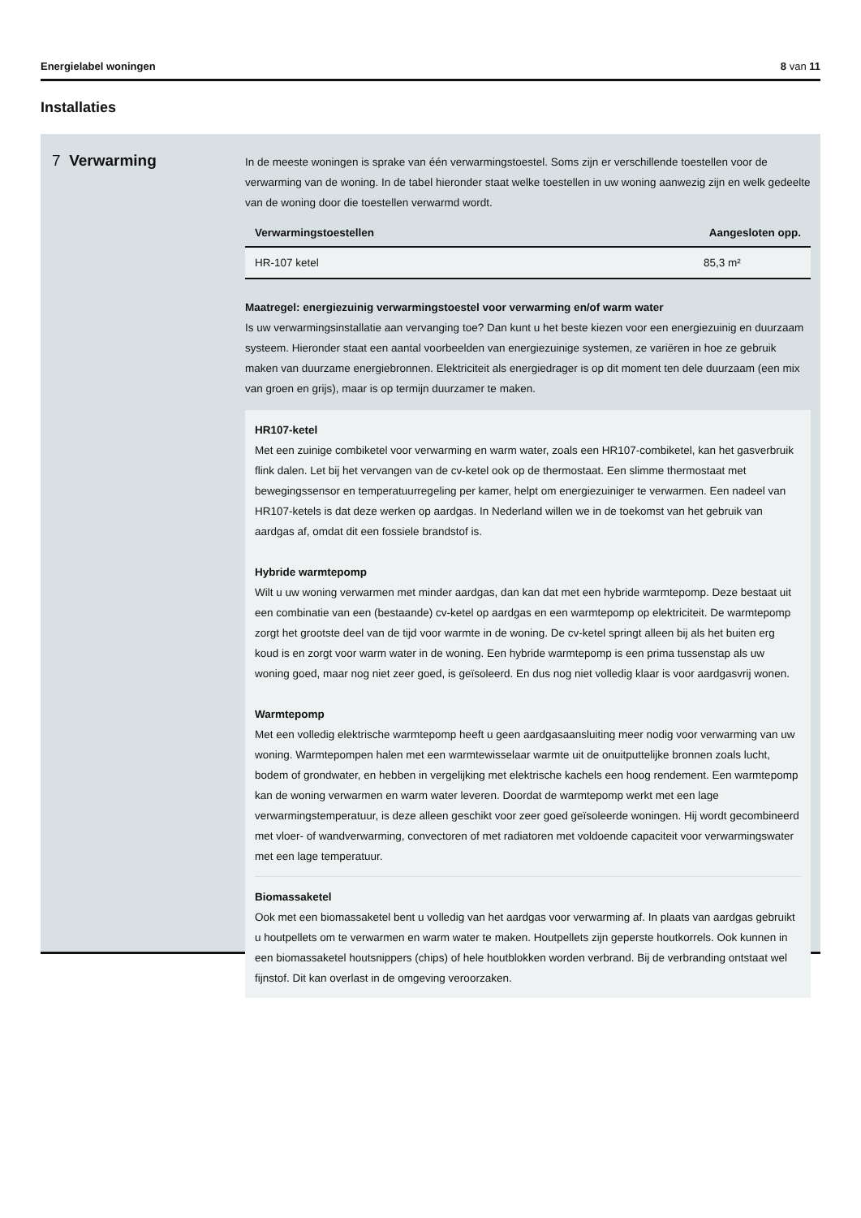Energielabel woningen 8 van 11
Installaties
7 Verwarming
In de meeste woningen is sprake van één verwarmingstoestel. Soms zijn er verschillende toestellen voor de verwarming van de woning. In de tabel hieronder staat welke toestellen in uw woning aanwezig zijn en welk gedeelte van de woning door die toestellen verwarmd wordt.
| Verwarmingstoestellen | Aangesloten opp. |
| --- | --- |
| HR-107 ketel | 85,3 m² |
Maatregel: energiezuinig verwarmingstoestel voor verwarming en/of warm water
Is uw verwarmingsinstallatie aan vervanging toe? Dan kunt u het beste kiezen voor een energiezuinig en duurzaam systeem. Hieronder staat een aantal voorbeelden van energiezuinige systemen, ze variëren in hoe ze gebruik maken van duurzame energiebronnen. Elektriciteit als energiedrager is op dit moment ten dele duurzaam (een mix van groen en grijs), maar is op termijn duurzamer te maken.
HR107-ketel
Met een zuinige combiketel voor verwarming en warm water, zoals een HR107-combiketel, kan het gasverbruik flink dalen. Let bij het vervangen van de cv-ketel ook op de thermostaat. Een slimme thermostaat met bewegingssensor en temperatuurregeling per kamer, helpt om energiezuiniger te verwarmen. Een nadeel van HR107-ketels is dat deze werken op aardgas. In Nederland willen we in de toekomst van het gebruik van aardgas af, omdat dit een fossiele brandstof is.
Hybride warmtepomp
Wilt u uw woning verwarmen met minder aardgas, dan kan dat met een hybride warmtepomp. Deze bestaat uit een combinatie van een (bestaande) cv-ketel op aardgas en een warmtepomp op elektriciteit. De warmtepomp zorgt het grootste deel van de tijd voor warmte in de woning. De cv-ketel springt alleen bij als het buiten erg koud is en zorgt voor warm water in de woning. Een hybride warmtepomp is een prima tussenstap als uw woning goed, maar nog niet zeer goed, is geïsoleerd. En dus nog niet volledig klaar is voor aardgasvrij wonen.
Warmtepomp
Met een volledig elektrische warmtepomp heeft u geen aardgasaansluiting meer nodig voor verwarming van uw woning. Warmtepompen halen met een warmtewisselaar warmte uit de onuitputtelijke bronnen zoals lucht, bodem of grondwater, en hebben in vergelijking met elektrische kachels een hoog rendement. Een warmtepomp kan de woning verwarmen en warm water leveren. Doordat de warmtepomp werkt met een lage verwarmingstemperatuur, is deze alleen geschikt voor zeer goed geïsoleerde woningen. Hij wordt gecombineerd met vloer- of wandverwarming, convectoren of met radiatoren met voldoende capaciteit voor verwarmingswater met een lage temperatuur.
Biomassaketel
Ook met een biomassaketel bent u volledig van het aardgas voor verwarming af. In plaats van aardgas gebruikt u houtpellets om te verwarmen en warm water te maken. Houtpellets zijn geperste houtkorrels. Ook kunnen in een biomassaketel houtsnippers (chips) of hele houtblokken worden verbrand. Bij de verbranding ontstaat wel fijnstof. Dit kan overlast in de omgeving veroorzaken.